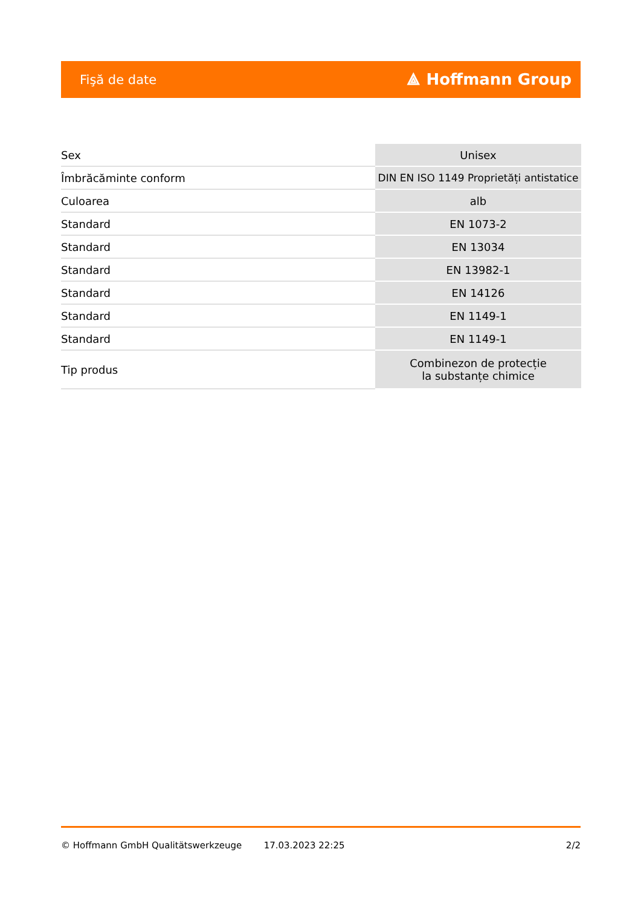Fişă de date ⟁ Hoffmann Group
| Sex | Unisex |
| Îmbrăcăminte conform | DIN EN ISO 1149 Proprietăți antistatice |
| Culoarea | alb |
| Standard | EN 1073-2 |
| Standard | EN 13034 |
| Standard | EN 13982-1 |
| Standard | EN 14126 |
| Standard | EN 1149-1 |
| Standard | EN 1149-1 |
| Tip produs | Combinezon de protecție la substanțe chimice |
© Hoffmann GmbH Qualitätswerkzeuge 17.03.2023 22:25 2/2